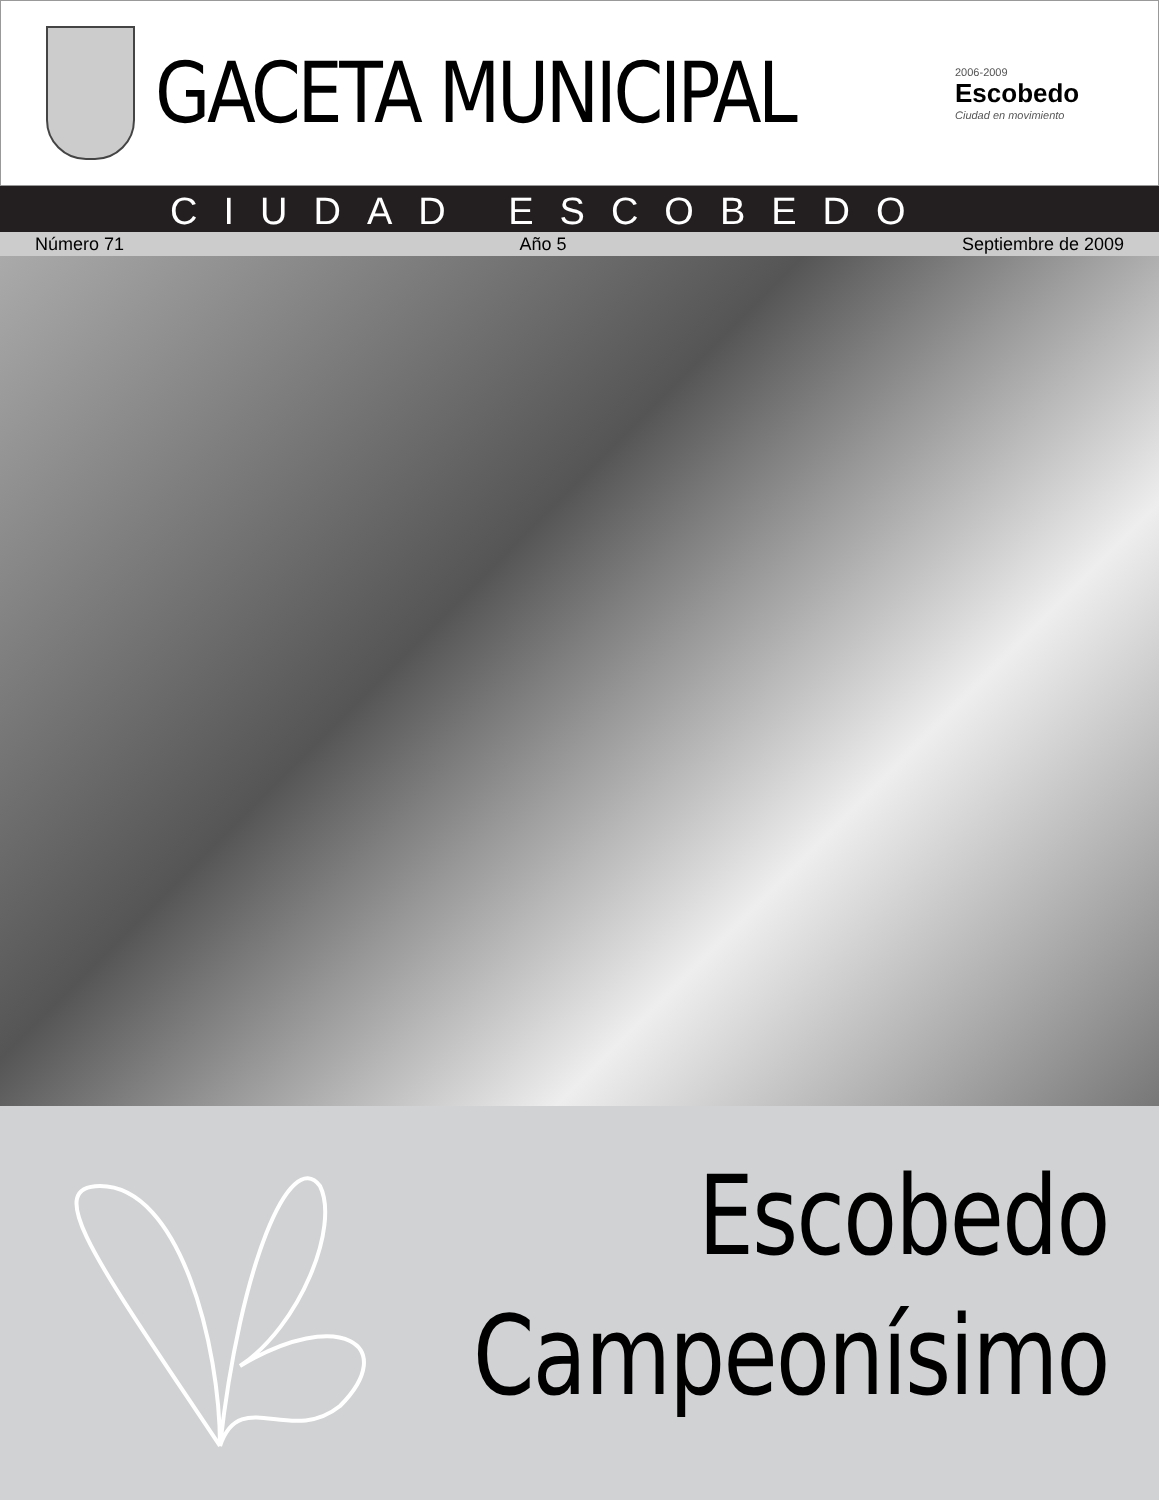GACETA MUNICIPAL
2006-2009
Escobedo
Ciudad en movimiento
CIUDAD ESCOBEDO
Número 71 Año 5 Septiembre de 2009
Escobedo
Campeonísimo